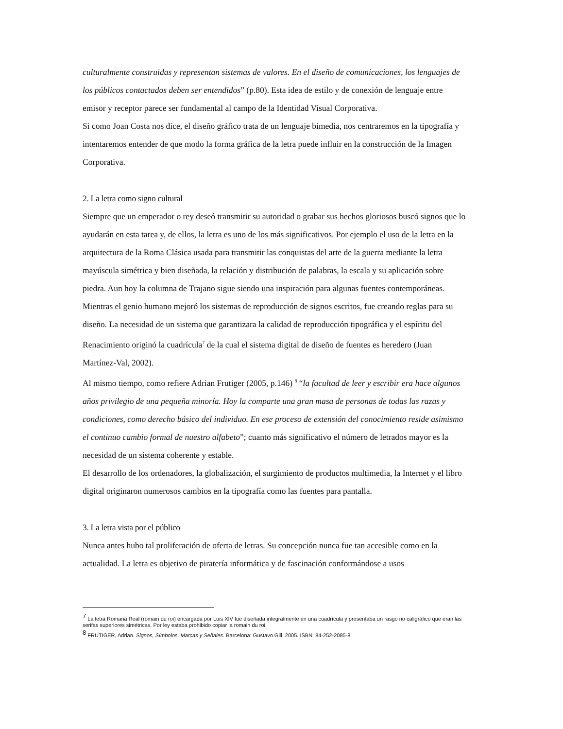culturalmente construidas y representan sistemas de valores. En el diseño de comunicaciones, los lenguajes de los públicos contactados deben ser entendidos” (p.80). Esta idea de estilo y de conexión de lenguaje entre emisor y receptor parece ser fundamental al campo de la Identidad Visual Corporativa.
Si como Joan Costa nos dice, el diseño gráfico trata de un lenguaje bimedia, nos centraremos en la tipografía y intentaremos entender de que modo la forma gráfica de la letra puede influir en la construcción de la Imagen Corporativa.
2. La letra como signo cultural
Siempre que un emperador o rey deseó transmitir su autoridad o grabar sus hechos gloriosos buscó signos que lo ayudarán en esta tarea y, de ellos, la letra es uno de los más significativos. Por ejemplo el uso de la letra en la arquitectura de la Roma Clásica usada para transmitir las conquistas del arte de la guerra mediante la letra mayúscula simétrica y bien diseñada, la relación y distribución de palabras, la escala y su aplicación sobre piedra. Aun hoy la columna de Trajano sigue siendo una inspiración para algunas fuentes contemporáneas.
Mientras el genio humano mejoró los sistemas de reproducción de signos escritos, fue creando reglas para su diseño. La necesidad de un sistema que garantizara la calidad de reproducción tipográfica y el espíritu del Renacimiento originó la cuadrícula<sup>7</sup> de la cual el sistema digital de diseño de fuentes es heredero (Juan Martínez-Val, 2002).
Al mismo tiempo, como refiere Adrian Frutiger (2005, p.146) <sup>8</sup> “la facultad de leer y escribir era hace algunos años privilegio de una pequeña minoría. Hoy la comparte una gran masa de personas de todas las razas y condiciones, como derecho básico del individuo. En ese proceso de extensión del conocimiento reside asimismo el continuo cambio formal de nuestro alfabeto”; cuanto más significativo el número de letrados mayor es la necesidad de un sistema coherente y estable.
El desarrollo de los ordenadores, la globalización, el surgimiento de productos multimedia, la Internet y el libro digital originaron numerosos cambios en la tipografía como las fuentes para pantalla.
3. La letra vista por el público
Nunca antes hubo tal proliferación de oferta de letras. Su concepción nunca fue tan accesible como en la actualidad. La letra es objetivo de piratería informática y de fascinación conformándose a usos
<sup>7</sup> La letra Romana Real (romain du roi) encargada por Luis XIV fue diseñada integralmente en una cuadrícula y presentaba un rasgo no caligráfico que eran las serifas superiores simétricas. Por ley estaba prohibido copiar la romain du roi.
<sup>8</sup> FRUTIGER, Adrian. Signos, Símbolos, Marcas y Señales. Barcelona: Gustavo Gili, 2005. ISBN: 84-252-2085-8